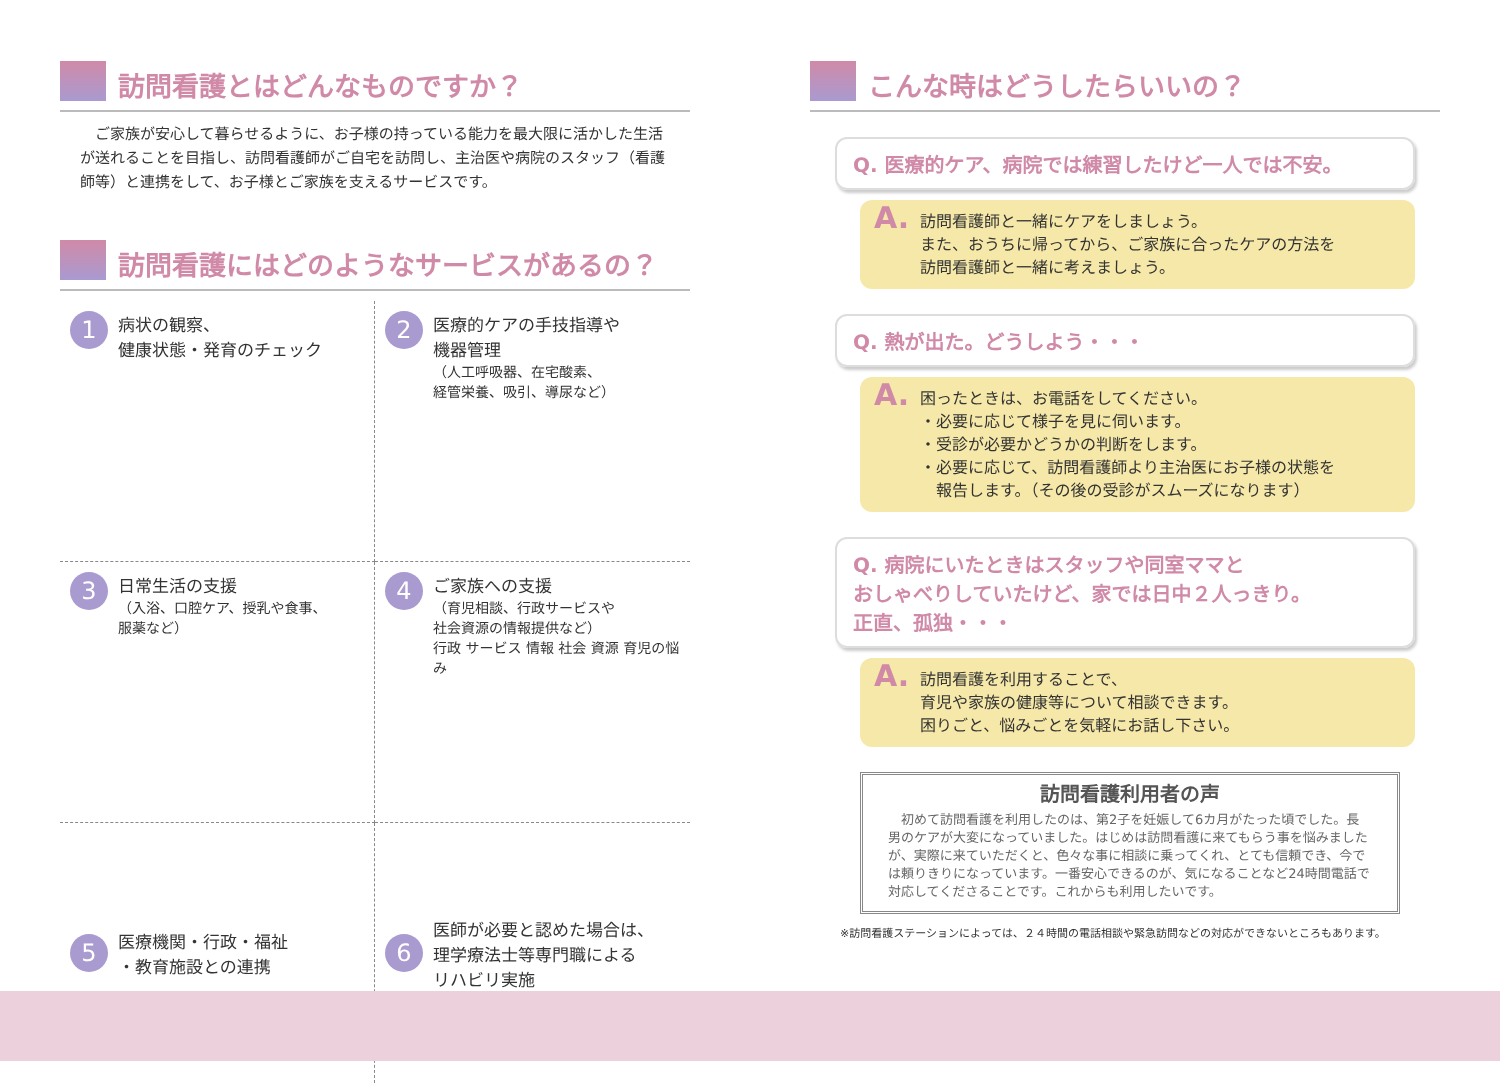訪問看護とはどんなものですか？
　ご家族が安心して暮らせるように、お子様の持っている能力を最大限に活かした生活が送れることを目指し、訪問看護師がご自宅を訪問し、主治医や病院のスタッフ（看護師等）と連携をして、お子様とご家族を支えるサービスです。
訪問看護にはどのようなサービスがあるの？
1
病状の観察、
健康状態・発育のチェック
2
医療的ケアの手技指導や
機器管理
（人工呼吸器、在宅酸素、
経管栄養、吸引、導尿など）
3
日常生活の支援
（入浴、口腔ケア、授乳や食事、
服薬など）
4
ご家族への支援
（育児相談、行政サービスや
社会資源の情報提供など）
行政 サービス 情報 社会 資源 育児の悩み
5
医療機関・行政・福祉
・教育施設との連携
6
医師が必要と認めた場合は、
理学療法士等専門職による
リハビリ実施
こんな時はどうしたらいいの？
Q. 医療的ケア、病院では練習したけど一人では不安。
A. 訪問看護師と一緒にケアをしましょう。
また、おうちに帰ってから、ご家族に合ったケアの方法を
訪問看護師と一緒に考えましょう。
Q. 熱が出た。どうしよう・・・
A. 困ったときは、お電話をしてください。
・必要に応じて様子を見に伺います。
・受診が必要かどうかの判断をします。
・必要に応じて、訪問看護師より主治医にお子様の状態を
　報告します。（その後の受診がスムーズになります）
Q. 病院にいたときはスタッフや同室ママと
おしゃべりしていたけど、家では日中２人っきり。
正直、孤独・・・
A. 訪問看護を利用することで、
育児や家族の健康等について相談できます。
困りごと、悩みごとを気軽にお話し下さい。
訪問看護利用者の声
　初めて訪問看護を利用したのは、第2子を妊娠して6カ月がたった頃でした。長男のケアが大変になっていました。はじめは訪問看護に来てもらう事を悩みましたが、実際に来ていただくと、色々な事に相談に乗ってくれ、とても信頼でき、今では頼りきりになっています。一番安心できるのが、気になることなど24時間電話で対応してくださることです。これからも利用したいです。
※訪問看護ステーションによっては、２４時間の電話相談や緊急訪問などの対応ができないところもあります。